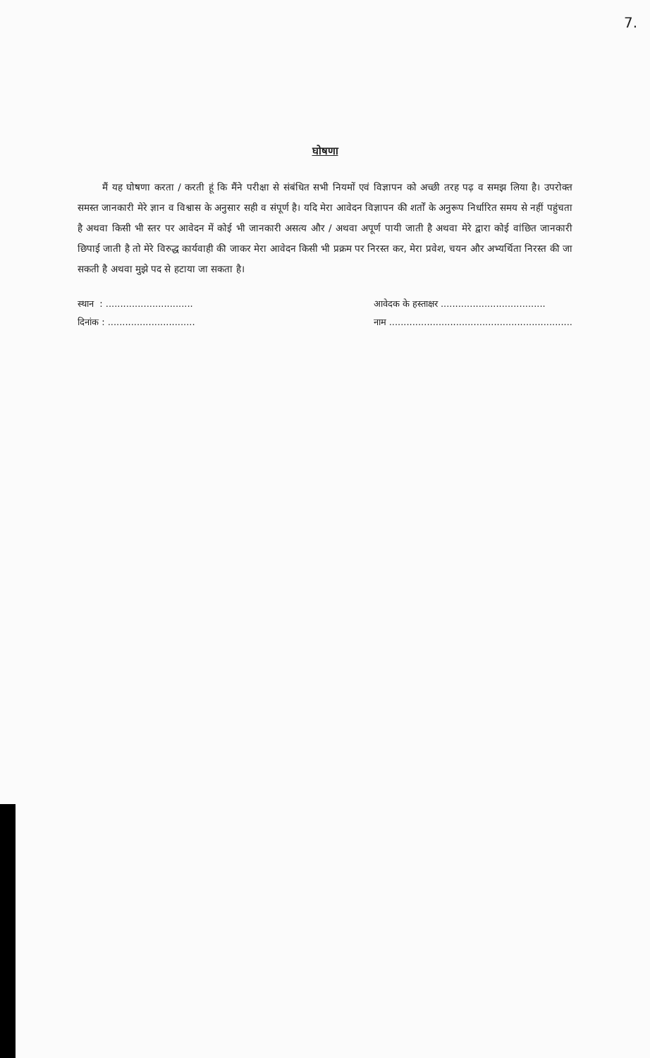7.
घोषणा
मैं यह घोषणा करता / करती हूं कि मैंने परीक्षा से संबंधित सभी नियमों एवं विज्ञापन को अच्छी तरह पढ़ व समझ लिया है। उपरोक्त समस्त जानकारी मेरे ज्ञान व विश्वास के अनुसार सही व संपूर्ण है। यदि मेरा आवेदन विज्ञापन की शर्तों के अनुरूप निर्धारित समय से नहीं पहुंचता है अथवा किसी भी स्तर पर आवेदन में कोई भी जानकारी असत्य और / अथवा अपूर्ण पायी जाती है अथवा मेरे द्वारा कोई वांछित जानकारी छिपाई जाती है तो मेरे विरुद्ध कार्यवाही की जाकर मेरा आवेदन किसी भी प्रक्रम पर निरस्त कर, मेरा प्रवेश, चयन और अभ्यर्थिता निरस्त की जा सकती है अथवा मुझे पद से हटाया जा सकता है।
स्थान : ..............................
दिनांक : ..............................
आवेदक के हस्ताक्षर ....................................
नाम ...............................................................